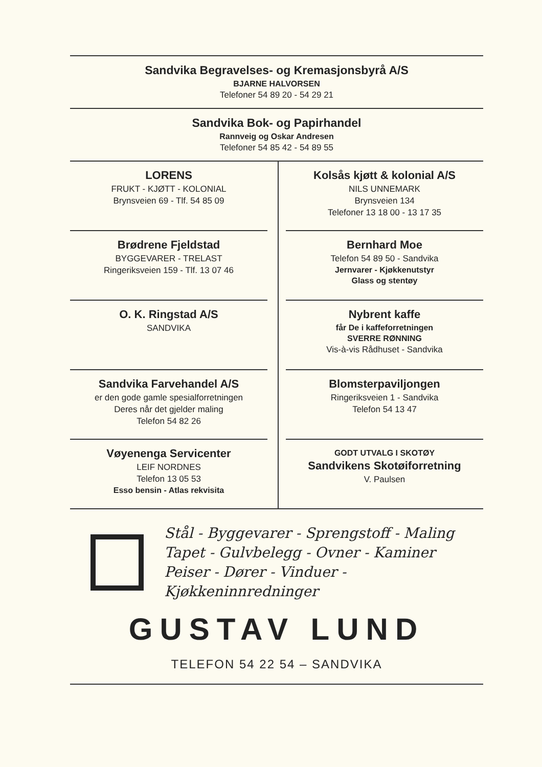Sandvika Begravelses- og Kremasjonsbyrå A/S
BJARNE HALVORSEN
Telefoner 54 89 20 - 54 29 21
Sandvika Bok- og Papirhandel
Rannveig og Oskar Andresen
Telefoner 54 85 42 - 54 89 55
LORENS
FRUKT - KJØTT - KOLONIAL
Brynsveien 69 - Tlf. 54 85 09
Brødrene Fjeldstad
BYGGEVARER - TRELAST
Ringeriksveien 159 - Tlf. 13 07 46
O. K. Ringstad A/S
SANDVIKA
Sandvika Farvehandel A/S
er den gode gamle spesialforretningen
Deres når det gjelder maling
Telefon 54 82 26
Vøyenenga Servicenter
LEIF NORDNES
Telefon 13 05 53
Esso bensin - Atlas rekvisita
Kolsås kjøtt & kolonial A/S
NILS UNNEMARK
Brynsveien 134
Telefoner 13 18 00 - 13 17 35
Bernhard Moe
Telefon 54 89 50 - Sandvika
Jernvarer - Kjøkkenutstyr
Glass og stentøy
Nybrent kaffe
får De i kaffeforretningen
SVERRE RØNNING
Vis-à-vis Rådhuset - Sandvika
Blomsterpaviljongen
Ringeriksveien 1 - Sandvika
Telefon 54 13 47
GODT UTVALG I SKOTØY
Sandvikens Skotøiforretning
V. Paulsen
Stål - Byggevarer - Sprengstoff - Maling
Tapet - Gulvbelegg - Ovner - Kaminer
Peiser - Dører - Vinduer - Kjøkkeninnredninger
GUSTAV LUND
TELEFON 54 22 54 – SANDVIKA